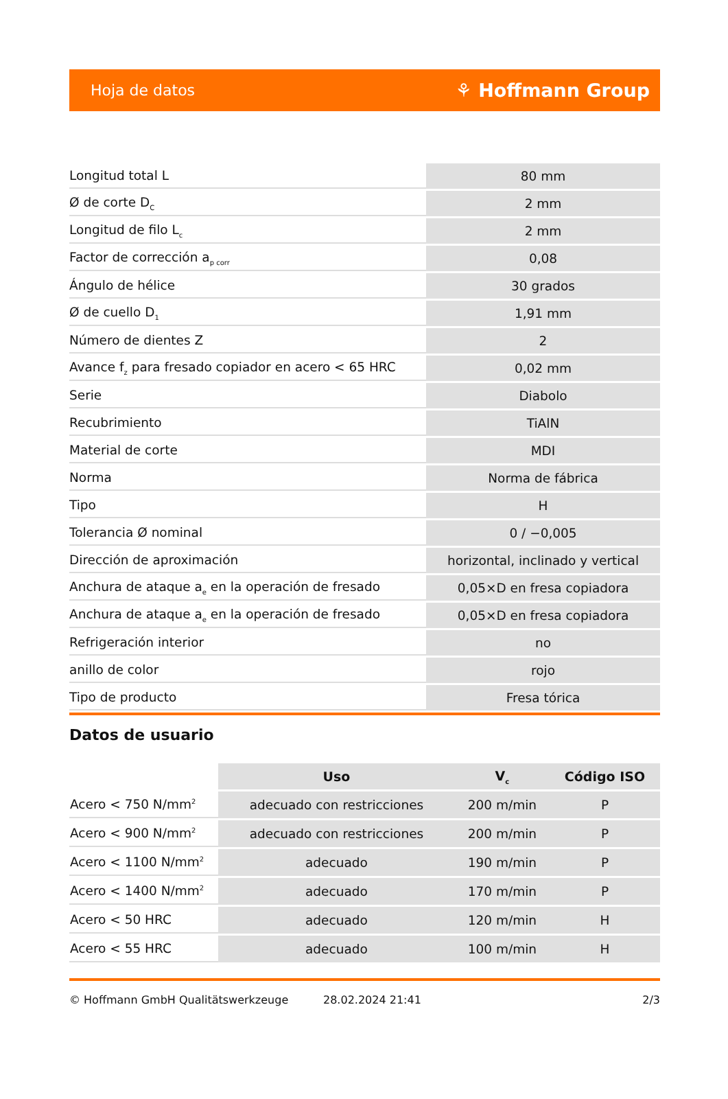Hoja de datos ⚘ Hoffmann Group
| Longitud total L | 80 mm |
| Ø de corte D<sub>C</sub> | 2 mm |
| Longitud de filo L<sub>c</sub> | 2 mm |
| Factor de corrección a<sub>p corr</sub> | 0,08 |
| Ángulo de hélice | 30 grados |
| Ø de cuello D<sub>1</sub> | 1,91 mm |
| Número de dientes Z | 2 |
| Avance f<sub>z</sub> para fresado copiador en acero < 65 HRC | 0,02 mm |
| Serie | Diabolo |
| Recubrimiento | TiAlN |
| Material de corte | MDI |
| Norma | Norma de fábrica |
| Tipo | H |
| Tolerancia Ø nominal | 0 / −0,005 |
| Dirección de aproximación | horizontal, inclinado y vertical |
| Anchura de ataque a<sub>e</sub> en la operación de fresado | 0,05×D en fresa copiadora |
| Anchura de ataque a<sub>e</sub> en la operación de fresado | 0,05×D en fresa copiadora |
| Refrigeración interior | no |
| anillo de color | rojo |
| Tipo de producto | Fresa tórica |
Datos de usuario
| | Uso | V<sub>c</sub> | Código ISO |
| --- | --- | --- | --- |
| Acero < 750 N/mm<sup>2</sup> | adecuado con restricciones | 200 m/min | P |
| Acero < 900 N/mm<sup>2</sup> | adecuado con restricciones | 200 m/min | P |
| Acero < 1100 N/mm<sup>2</sup> | adecuado | 190 m/min | P |
| Acero < 1400 N/mm<sup>2</sup> | adecuado | 170 m/min | P |
| Acero < 50 HRC | adecuado | 120 m/min | H |
| Acero < 55 HRC | adecuado | 100 m/min | H |
© Hoffmann GmbH Qualitätswerkzeuge 28.02.2024 21:41 2/3